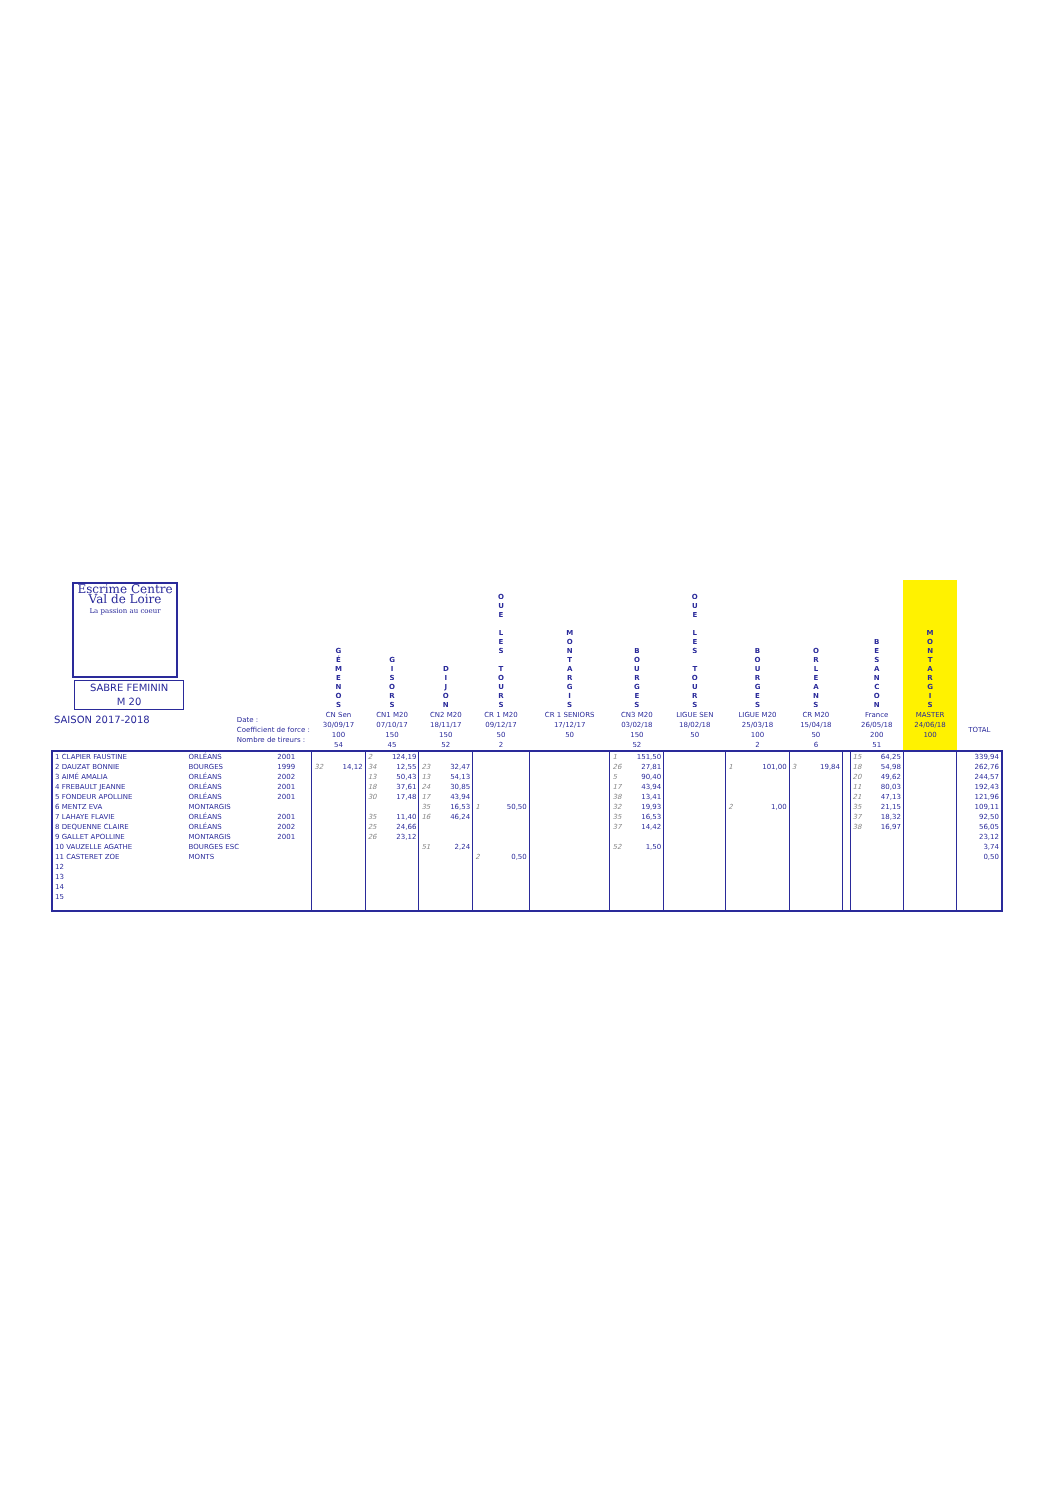| Escrime Centre Val de Loire La passion au coeur SABRE FEMININ M 20 | | | G É M E N O S | G I S O R S | D I J O N | O U E L E S T O U R S | M O N T A R G I S | B O U R G E S | O U E L E S T O U R S | B O U R G E S | O R L E A N S | | B E S A N C O N | M O N T A R G I S | |
| SAISON 2017-2018 Date : Coefficient de force : Nombre de tireurs : | | | CN Sen 30/09/17 100 54 | CN1 M20 07/10/17 150 45 | CN2 M20 18/11/17 150 52 | CR 1 M20 09/12/17 50 2 | CR 1 SENIORS 17/12/17 50 | CN3 M20 03/02/18 150 52 | LIGUE SEN 18/02/18 50 | LIGUE M20 25/03/18 100 2 | CR M20 15/04/18 50 6 | | France 26/05/18 200 51 | MASTER 24/06/18 100 | TOTAL |
| 1 CLAPIER FAUSTINE | ORLÉANS | 2001 | | 2 124,19 | | | | 1 151,50 | | | | | 15 64,25 | | 339,94 |
| 2 DAUZAT BONNIE | BOURGES | 1999 | 32 14,12 | 34 12,55 | 23 32,47 | | | 26 27,81 | | 1 101,00 | 3 19,84 | | 18 54,98 | | 262,76 |
| 3 AIMÉ AMALIA | ORLÉANS | 2002 | | 13 50,43 | 13 54,13 | | | 5 90,40 | | | | | 20 49,62 | | 244,57 |
| 4 FREBAULT JEANNE | ORLÉANS | 2001 | | 18 37,61 | 24 30,85 | | | 17 43,94 | | | | | 11 80,03 | | 192,43 |
| 5 FONDEUR APOLLINE | ORLÉANS | 2001 | | 30 17,48 | 17 43,94 | | | 38 13,41 | | | | | 21 47,13 | | 121,96 |
| 6 MENTZ EVA | MONTARGIS | | | | 35 16,53 | 1 50,50 | | 32 19,93 | | 2 1,00 | | | 35 21,15 | | 109,11 |
| 7 LAHAYE FLAVIE | ORLÉANS | 2001 | | 35 11,40 | 16 46,24 | | | 35 16,53 | | | | | 37 18,32 | | 92,50 |
| 8 DEQUENNE CLAIRE | ORLÉANS | 2002 | | 25 24,66 | | | | 37 14,42 | | | | | 38 16,97 | | 56,05 |
| 9 GALLET APOLLINE | MONTARGIS | 2001 | | 26 23,12 | | | | | | | | | | | 23,12 |
| 10 VAUZELLE AGATHE | BOURGES ESC | | | | 51 2,24 | | | 52 1,50 | | | | | | | 3,74 |
| 11 CASTERET ZOE | MONTS | | | | | 2 0,50 | | | | | | | | | 0,50 |
| 12 | | | | | | | | | | | | | | | |
| 13 | | | | | | | | | | | | | | | |
| 14 | | | | | | | | | | | | | | | |
| 15 | | | | | | | | | | | | | | | |